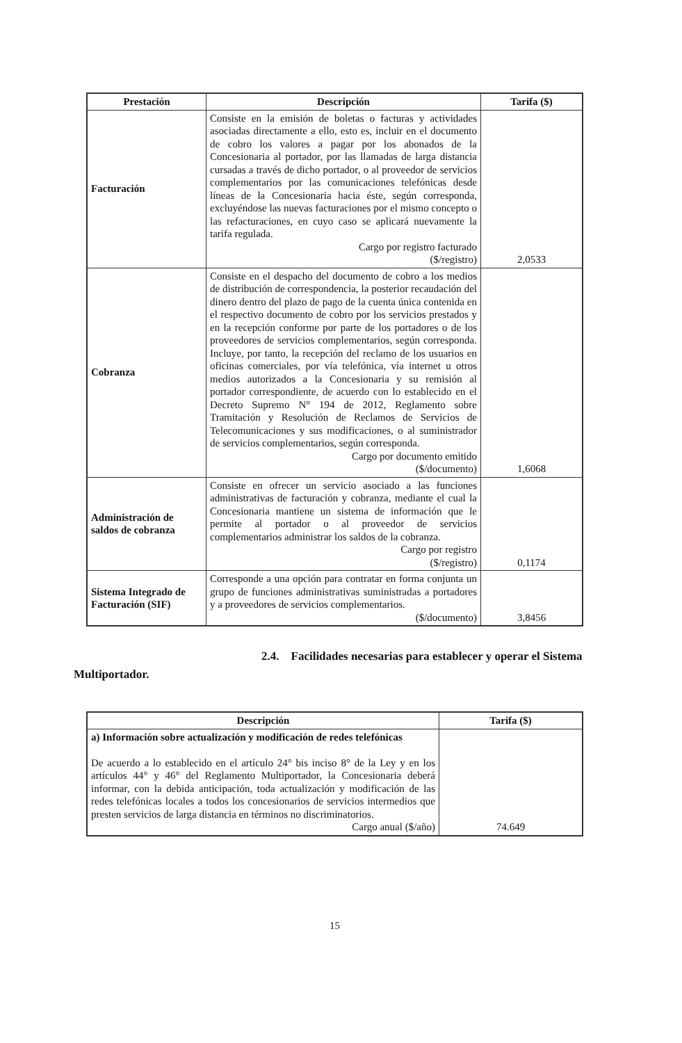| Prestación | Descripción | Tarifa ($) |
| --- | --- | --- |
| Facturación | Consiste en la emisión de boletas o facturas y actividades asociadas directamente a ello, esto es, incluir en el documento de cobro los valores a pagar por los abonados de la Concesionaria al portador, por las llamadas de larga distancia cursadas a través de dicho portador, o al proveedor de servicios complementarios por las comunicaciones telefónicas desde líneas de la Concesionaria hacia éste, según corresponda, excluyéndose las nuevas facturaciones por el mismo concepto o las refacturaciones, en cuyo caso se aplicará nuevamente la tarifa regulada. Cargo por registro facturado ($/registro) | 2,0533 |
| Cobranza | Consiste en el despacho del documento de cobro a los medios de distribución de correspondencia, la posterior recaudación del dinero dentro del plazo de pago de la cuenta única contenida en el respectivo documento de cobro por los servicios prestados y en la recepción conforme por parte de los portadores o de los proveedores de servicios complementarios, según corresponda. Incluye, por tanto, la recepción del reclamo de los usuarios en oficinas comerciales, por vía telefónica, vía internet u otros medios autorizados a la Concesionaria y su remisión al portador correspondiente, de acuerdo con lo establecido en el Decreto Supremo N° 194 de 2012, Reglamento sobre Tramitación y Resolución de Reclamos de Servicios de Telecomunicaciones y sus modificaciones, o al suministrador de servicios complementarios, según corresponda. Cargo por documento emitido ($/documento) | 1,6068 |
| Administración de saldos de cobranza | Consiste en ofrecer un servicio asociado a las funciones administrativas de facturación y cobranza, mediante el cual la Concesionaria mantiene un sistema de información que le permite al portador o al proveedor de servicios complementarios administrar los saldos de la cobranza. Cargo por registro ($/registro) | 0,1174 |
| Sistema Integrado de Facturación (SIF) | Corresponde a una opción para contratar en forma conjunta un grupo de funciones administrativas suministradas a portadores y a proveedores de servicios complementarios. ($/documento) | 3,8456 |
2.4. Facilidades necesarias para establecer y operar el Sistema
Multiportador.
| Descripción | Tarifa ($) |
| --- | --- |
| a) Información sobre actualización y modificación de redes telefónicas De acuerdo a lo establecido en el artículo 24° bis inciso 8° de la Ley y en los artículos 44° y 46° del Reglamento Multiportador, la Concesionaria deberá informar, con la debida anticipación, toda actualización y modificación de las redes telefónicas locales a todos los concesionarios de servicios intermedios que presten servicios de larga distancia en términos no discriminatorios. Cargo anual ($/año) | 74.649 |
15